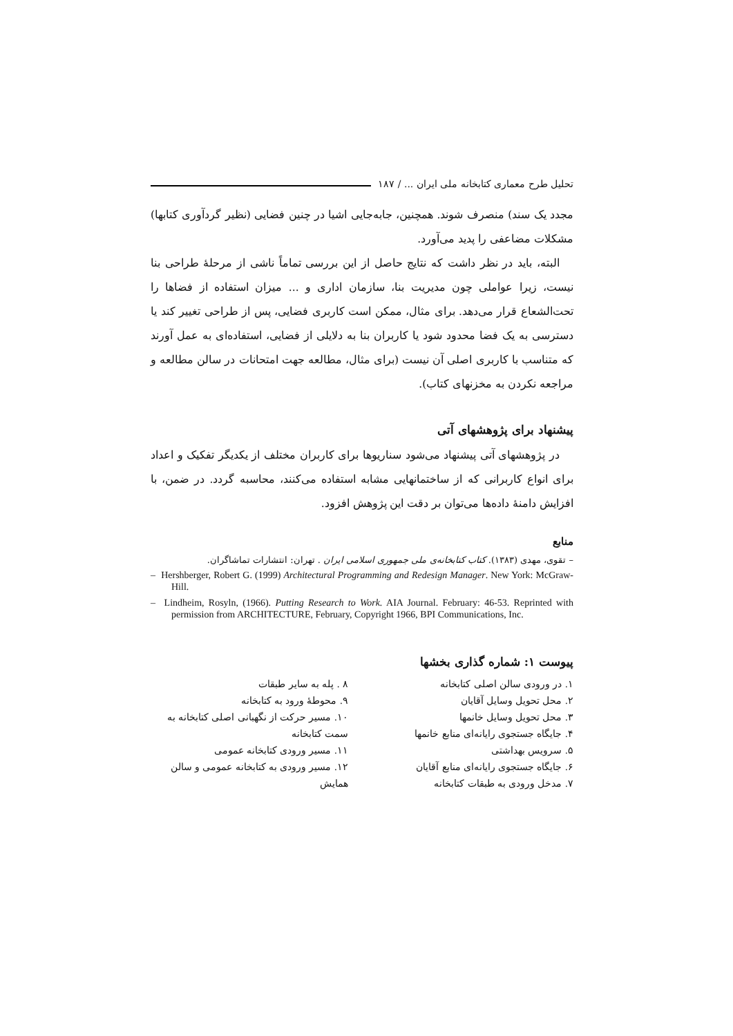تحلیل طرح معماری کتابخانه ملی ایران ... / ۱۸۷
مجدد یک سند) منصرف شوند. همچنین، جابه‌جایی اشیا در چنین فضایی (نظیر گردآوری کتابها) مشکلات مضاعفی را پدید می‌آورد.
البته، باید در نظر داشت که نتایج حاصل از این بررسی تماماً ناشی از مرحلهٔ طراحی بنا نیست، زیرا عواملی چون مدیریت بنا، سازمان اداری و ... میزان استفاده از فضاها را تحت‌الشعاع قرار می‌دهد. برای مثال، ممکن است کاربری فضایی، پس از طراحی تغییر کند یا دسترسی به یک فضا محدود شود یا کاربران بنا به دلایلی از فضایی، استفاده‌ای به عمل آورند که متناسب با کاربری اصلی آن نیست (برای مثال، مطالعه جهت امتحانات در سالن مطالعه و مراجعه نکردن به مخزنهای کتاب).
پیشنهاد برای پژوهشهای آتی
در پژوهشهای آتی پیشنهاد می‌شود سناریوها برای کاربران مختلف از یکدیگر تفکیک و اعداد برای انواع کاربرانی که از ساختمانهایی مشابه استفاده می‌کنند، محاسبه گردد. در ضمن، با افزایش دامنهٔ داده‌ها می‌توان بر دقت این پژوهش افزود.
منابع
– تقوی، مهدی (۱۳۸۳). کتاب کتابخانه‌ی ملی جمهوری اسلامی ایران . تهران: انتشارات تماشاگران.
– Hershberger, Robert G. (1999) Architectural Programming and Redesign Manager. New York: McGraw-Hill.
– Lindheim, Rosyln, (1966). Putting Research to Work. AIA Journal. February: 46-53. Reprinted with permission from ARCHITECTURE, February, Copyright 1966, BPI Communications, Inc.
پیوست ۱: شماره گذاری بخشها
۱. در ورودی سالن اصلی کتابخانه
۲. محل تحویل وسایل آقایان
۳. محل تحویل وسایل خانمها
۴. جایگاه جستجوی رایانه‌ای منابع خانمها
۵. سرویس بهداشتی
۶. جایگاه جستجوی رایانه‌ای منابع آقایان
۷. مدخل ورودی به طبقات کتابخانه
۸ . پله به سایر طبقات
۹. محوطهٔ ورود به کتابخانه
۱۰. مسیر حرکت از نگهبانی اصلی کتابخانه به سمت کتابخانه
۱۱. مسیر ورودی کتابخانه عمومی
۱۲. مسیر ورودی به کتابخانه عمومی و سالن همایش